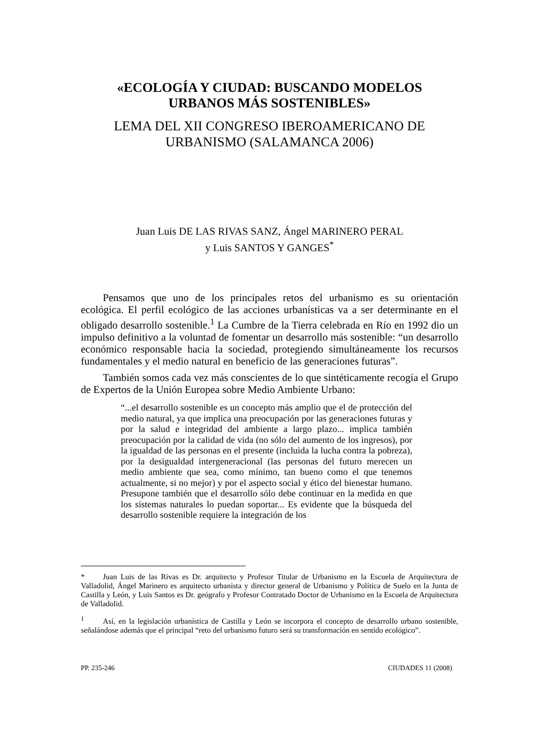«ECOLOGÍA Y CIUDAD: BUSCANDO MODELOS
URBANOS MÁS SOSTENIBLES»
LEMA DEL XII CONGRESO IBEROAMERICANO DE
URBANISMO (SALAMANCA 2006)
Juan Luis DE LAS RIVAS SANZ, Ángel MARINERO PERAL
y Luis SANTOS Y GANGES<sup>*</sup>
Pensamos que uno de los principales retos del urbanismo es su orientación ecológica. El perfil ecológico de las acciones urbanísticas va a ser determinante en el obligado desarrollo sostenible.<sup>1</sup> La Cumbre de la Tierra celebrada en Río en 1992 dio un impulso definitivo a la voluntad de fomentar un desarrollo más sostenible: “un desarrollo económico responsable hacia la sociedad, protegiendo simultáneamente los recursos fundamentales y el medio natural en beneficio de las generaciones futuras”.
También somos cada vez más conscientes de lo que sintéticamente recogía el Grupo de Expertos de la Unión Europea sobre Medio Ambiente Urbano:
“...el desarrollo sostenible es un concepto más amplio que el de protección del medio natural, ya que implica una preocupación por las generaciones futuras y por la salud e integridad del ambiente a largo plazo... implica también preocupación por la calidad de vida (no sólo del aumento de los ingresos), por la igualdad de las personas en el presente (incluida la lucha contra la pobreza), por la desigualdad intergeneracional (las personas del futuro merecen un medio ambiente que sea, como mínimo, tan bueno como el que tenemos actualmente, si no mejor) y por el aspecto social y ético del bienestar humano. Presupone también que el desarrollo sólo debe continuar en la medida en que los sistemas naturales lo puedan soportar... Es evidente que la búsqueda del desarrollo sostenible requiere la integración de los
* Juan Luis de las Rivas es Dr. arquitecto y Profesor Titular de Urbanismo en la Escuela de Arquitectura de Valladolid, Ángel Marinero es arquitecto urbanista y director general de Urbanismo y Política de Suelo en la Junta de Castilla y León, y Luis Santos es Dr. geógrafo y Profesor Contratado Doctor de Urbanismo en la Escuela de Arquitectura de Valladolid.
<sup>1</sup> Así, en la legislación urbanística de Castilla y León se incorpora el concepto de desarrollo urbano sostenible, señalándose además que el principal “reto del urbanismo futuro será su transformación en sentido ecológico”.
PP. 235-246 CIUDADES 11 (2008)